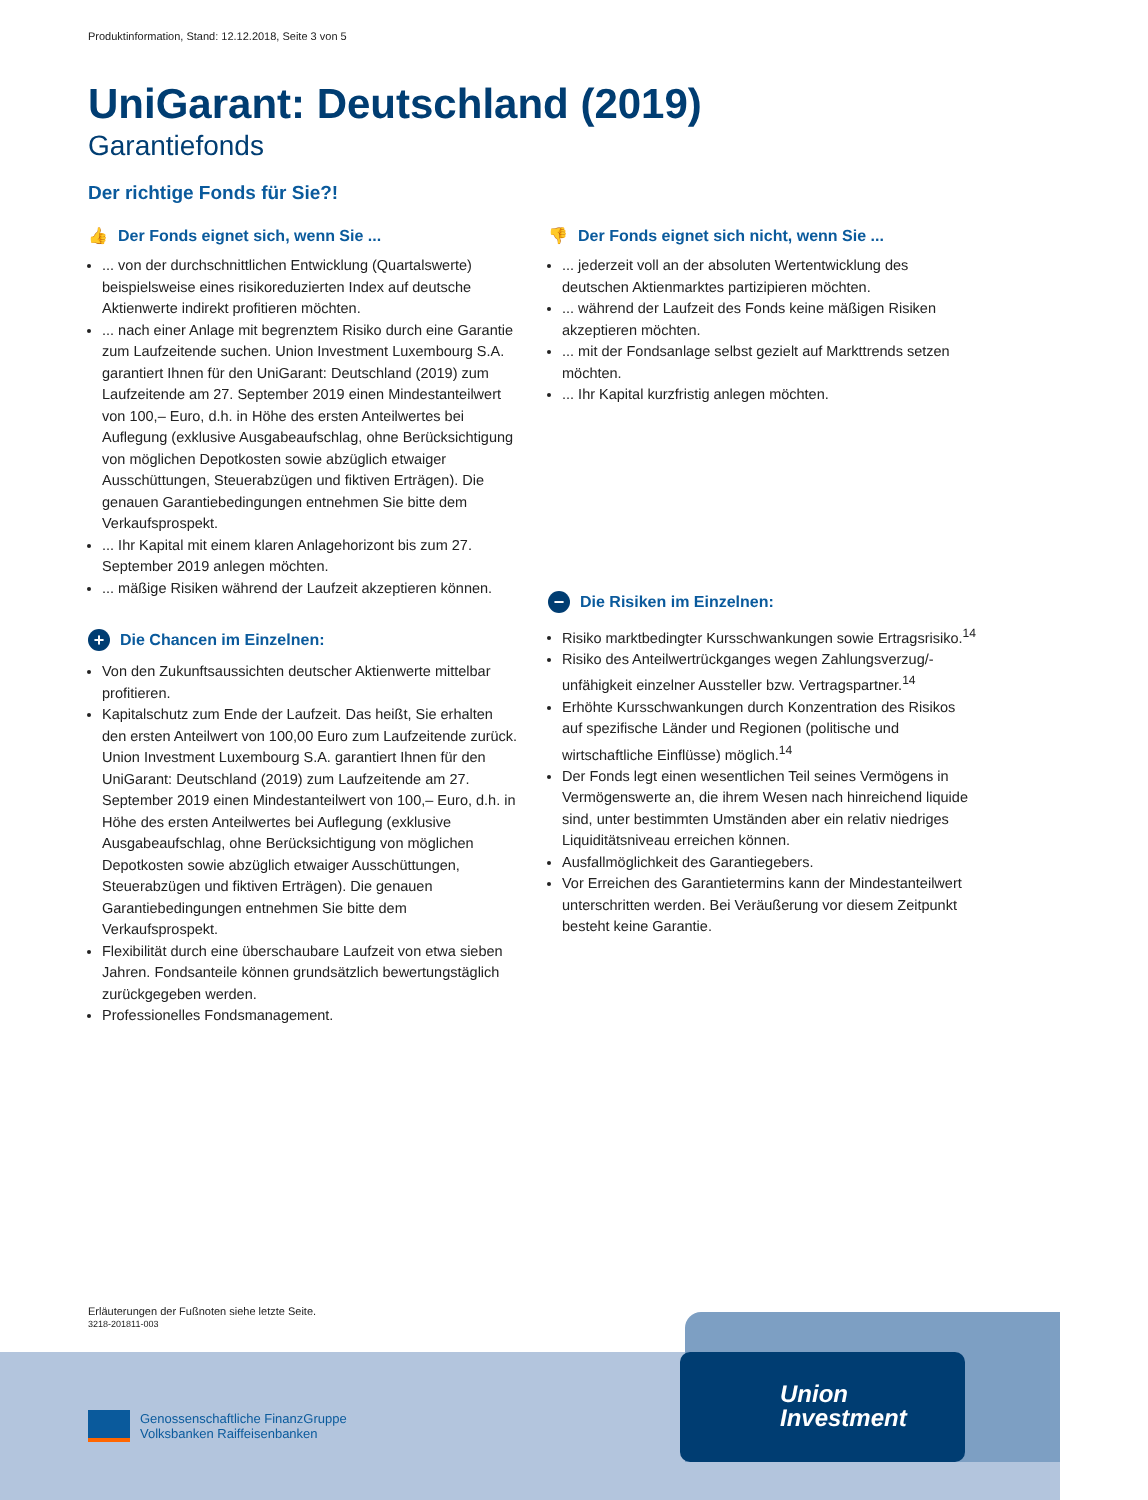Produktinformation, Stand: 12.12.2018, Seite 3 von 5
UniGarant: Deutschland (2019)
Garantiefonds
Der richtige Fonds für Sie?!
👍 Der Fonds eignet sich, wenn Sie ...
... von der durchschnittlichen Entwicklung (Quartalswerte) beispielsweise eines risikoreduzierten Index auf deutsche Aktienwerte indirekt profitieren möchten.
... nach einer Anlage mit begrenztem Risiko durch eine Garantie zum Laufzeitende suchen. Union Investment Luxembourg S.A. garantiert Ihnen für den UniGarant: Deutschland (2019) zum Laufzeitende am 27. September 2019 einen Mindestanteilwert von 100,– Euro, d.h. in Höhe des ersten Anteilwertes bei Auflegung (exklusive Ausgabeaufschlag, ohne Berücksichtigung von möglichen Depotkosten sowie abzüglich etwaiger Ausschüttungen, Steuerabzügen und fiktiven Erträgen). Die genauen Garantiebedingungen entnehmen Sie bitte dem Verkaufsprospekt.
... Ihr Kapital mit einem klaren Anlagehorizont bis zum 27. September 2019 anlegen möchten.
... mäßige Risiken während der Laufzeit akzeptieren können.
+ Die Chancen im Einzelnen:
Von den Zukunftsaussichten deutscher Aktienwerte mittelbar profitieren.
Kapitalschutz zum Ende der Laufzeit. Das heißt, Sie erhalten den ersten Anteilwert von 100,00 Euro zum Laufzeitende zurück. Union Investment Luxembourg S.A. garantiert Ihnen für den UniGarant: Deutschland (2019) zum Laufzeitende am 27. September 2019 einen Mindestanteilwert von 100,– Euro, d.h. in Höhe des ersten Anteilwertes bei Auflegung (exklusive Ausgabeaufschlag, ohne Berücksichtigung von möglichen Depotkosten sowie abzüglich etwaiger Ausschüttungen, Steuerabzügen und fiktiven Erträgen). Die genauen Garantiebedingungen entnehmen Sie bitte dem Verkaufsprospekt.
Flexibilität durch eine überschaubare Laufzeit von etwa sieben Jahren. Fondsanteile können grundsätzlich bewertungstäglich zurückgegeben werden.
Professionelles Fondsmanagement.
👎 Der Fonds eignet sich nicht, wenn Sie ...
... jederzeit voll an der absoluten Wertentwicklung des deutschen Aktienmarktes partizipieren möchten.
... während der Laufzeit des Fonds keine mäßigen Risiken akzeptieren möchten.
... mit der Fondsanlage selbst gezielt auf Markttrends setzen möchten.
... Ihr Kapital kurzfristig anlegen möchten.
− Die Risiken im Einzelnen:
Risiko marktbedingter Kursschwankungen sowie Ertragsrisiko.<sup>14</sup>
Risiko des Anteilwertrückganges wegen Zahlungsverzug/-unfähigkeit einzelner Aussteller bzw. Vertragspartner.<sup>14</sup>
Erhöhte Kursschwankungen durch Konzentration des Risikos auf spezifische Länder und Regionen (politische und wirtschaftliche Einflüsse) möglich.<sup>14</sup>
Der Fonds legt einen wesentlichen Teil seines Vermögens in Vermögenswerte an, die ihrem Wesen nach hinreichend liquide sind, unter bestimmten Umständen aber ein relativ niedriges Liquiditätsniveau erreichen können.
Ausfallmöglichkeit des Garantiegebers.
Vor Erreichen des Garantietermins kann der Mindestanteilwert unterschritten werden. Bei Veräußerung vor diesem Zeitpunkt besteht keine Garantie.
Erläuterungen der Fußnoten siehe letzte Seite.
3218-201811-003
Union
Investment
Genossenschaftliche FinanzGruppe
Volksbanken Raiffeisenbanken